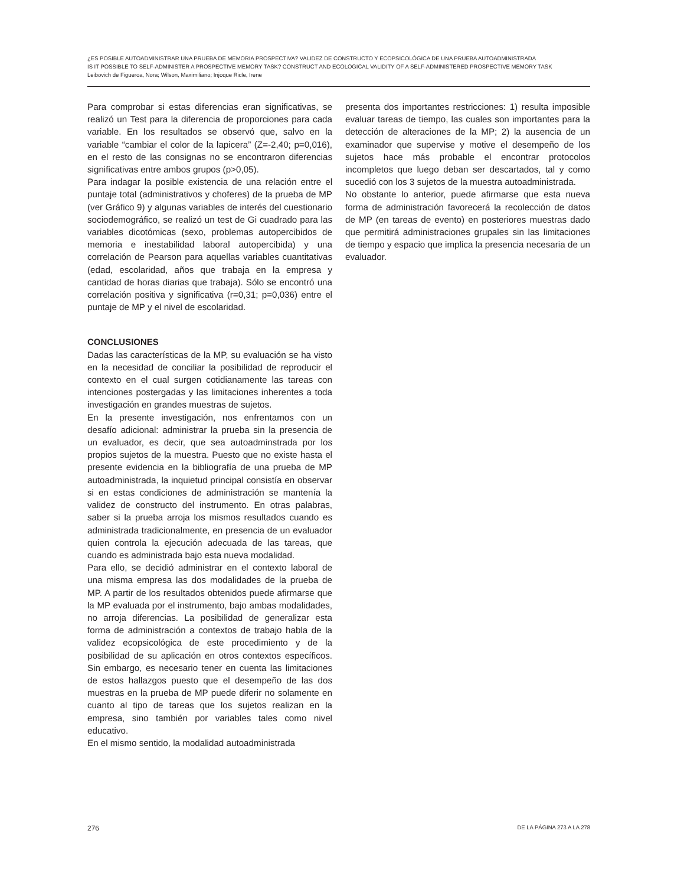¿ES POSIBLE AUTOADMINISTRAR UNA PRUEBA DE MEMORIA PROSPECTIVA? VALIDEZ DE CONSTRUCTO Y ECOPSICOLÓGICA DE UNA PRUEBA AUTOADMINISTRADA
IS IT POSSIBLE TO SELF-ADMINISTER A PROSPECTIVE MEMORY TASK? CONSTRUCT AND ECOLOGICAL VALIDITY OF A SELF-ADMINISTERED PROSPECTIVE MEMORY TASK
Leibovich de Figueroa, Nora; Wilson, Maximiliano; Injoque Ricle, Irene
Para comprobar si estas diferencias eran significativas, se realizó un Test para la diferencia de proporciones para cada variable. En los resultados se observó que, salvo en la variable “cambiar el color de la lapicera” (Z=-2,40; p=0,016), en el resto de las consignas no se encontraron diferencias significativas entre ambos grupos (p>0,05).
Para indagar la posible existencia de una relación entre el puntaje total (administrativos y choferes) de la prueba de MP (ver Gráfico 9) y algunas variables de interés del cuestionario sociodemográfico, se realizó un test de Gi cuadrado para las variables dicotómicas (sexo, problemas autopercibidos de memoria e inestabilidad laboral autopercibida) y una correlación de Pearson para aquellas variables cuantitativas (edad, escolaridad, años que trabaja en la empresa y cantidad de horas diarias que trabaja). Sólo se encontró una correlación positiva y significativa (r=0,31; p=0,036) entre el puntaje de MP y el nivel de escolaridad.
CONCLUSIONES
Dadas las características de la MP, su evaluación se ha visto en la necesidad de conciliar la posibilidad de reproducir el contexto en el cual surgen cotidianamente las tareas con intenciones postergadas y las limitaciones inherentes a toda investigación en grandes muestras de sujetos.
En la presente investigación, nos enfrentamos con un desafío adicional: administrar la prueba sin la presencia de un evaluador, es decir, que sea autoadminstrada por los propios sujetos de la muestra. Puesto que no existe hasta el presente evidencia en la bibliografía de una prueba de MP autoadministrada, la inquietud principal consistía en observar si en estas condiciones de administración se mantenía la validez de constructo del instrumento. En otras palabras, saber si la prueba arroja los mismos resultados cuando es administrada tradicionalmente, en presencia de un evaluador quien controla la ejecución adecuada de las tareas, que cuando es administrada bajo esta nueva modalidad.
Para ello, se decidió administrar en el contexto laboral de una misma empresa las dos modalidades de la prueba de MP. A partir de los resultados obtenidos puede afirmarse que la MP evaluada por el instrumento, bajo ambas modalidades, no arroja diferencias. La posibilidad de generalizar esta forma de administración a contextos de trabajo habla de la validez ecopsicológica de este procedimiento y de la posibilidad de su aplicación en otros contextos específicos. Sin embargo, es necesario tener en cuenta las limitaciones de estos hallazgos puesto que el desempeño de las dos muestras en la prueba de MP puede diferir no solamente en cuanto al tipo de tareas que los sujetos realizan en la empresa, sino también por variables tales como nivel educativo.
En el mismo sentido, la modalidad autoadministrada
presenta dos importantes restricciones: 1) resulta imposible evaluar tareas de tiempo, las cuales son importantes para la detección de alteraciones de la MP; 2) la ausencia de un examinador que supervise y motive el desempeño de los sujetos hace más probable el encontrar protocolos incompletos que luego deban ser descartados, tal y como sucedió con los 3 sujetos de la muestra autoadministrada.
No obstante lo anterior, puede afirmarse que esta nueva forma de administración favorecerá la recolección de datos de MP (en tareas de evento) en posteriores muestras dado que permitirá administraciones grupales sin las limitaciones de tiempo y espacio que implica la presencia necesaria de un evaluador.
276 DE LA PÁGINA 273 A LA 278